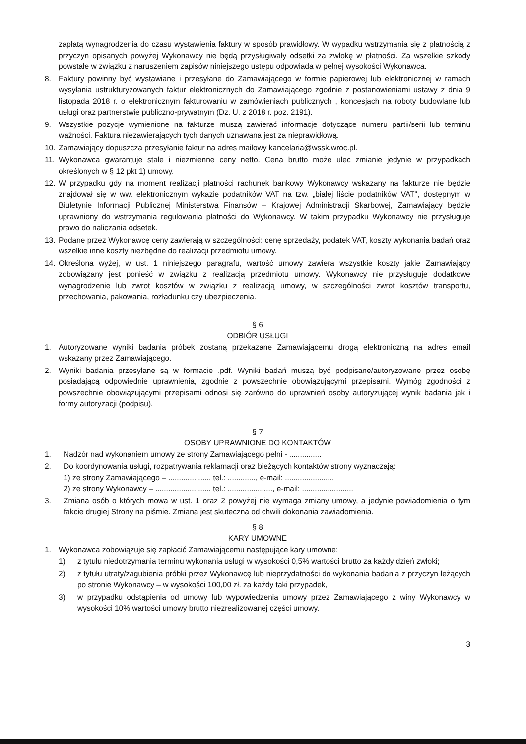zapłatą wynagrodzenia do czasu wystawienia faktury w sposób prawidłowy. W wypadku wstrzymania się z płatnością z przyczyn opisanych powyżej Wykonawcy nie będą przysługiwały odsetki za zwłokę w płatności. Za wszelkie szkody powstałe w związku z naruszeniem zapisów niniejszego ustępu odpowiada w pełnej wysokości Wykonawca.
8. Faktury powinny być wystawiane i przesyłane do Zamawiającego w formie papierowej lub elektronicznej w ramach wysyłania ustrukturyzowanych faktur elektronicznych do Zamawiającego zgodnie z postanowieniami ustawy z dnia 9 listopada 2018 r. o elektronicznym fakturowaniu w zamówieniach publicznych , koncesjach na roboty budowlane lub usługi oraz partnerstwie publiczno-prywatnym (Dz. U. z 2018 r. poz. 2191).
9. Wszystkie pozycje wymienione na fakturze muszą zawierać informacje dotyczące numeru partii/serii lub terminu ważności. Faktura niezawierających tych danych uznawana jest za nieprawidłową.
10. Zamawiający dopuszcza przesyłanie faktur na adres mailowy kancelaria@wssk.wroc.pl.
11. Wykonawca gwarantuje stałe i niezmienne ceny netto. Cena brutto może ulec zmianie jedynie w przypadkach określonych w § 12 pkt 1) umowy.
12. W przypadku gdy na moment realizacji płatności rachunek bankowy Wykonawcy wskazany na fakturze nie będzie znajdował się w ww. elektronicznym wykazie podatników VAT na tzw. „białej liście podatników VAT", dostępnym w Biuletynie Informacji Publicznej Ministerstwa Finansów – Krajowej Administracji Skarbowej, Zamawiający będzie uprawniony do wstrzymania regulowania płatności do Wykonawcy. W takim przypadku Wykonawcy nie przysługuje prawo do naliczania odsetek.
13. Podane przez Wykonawcę ceny zawierają w szczególności: cenę sprzedaży, podatek VAT, koszty wykonania badań oraz wszelkie inne koszty niezbędne do realizacji przedmiotu umowy.
14. Określona wyżej, w ust. 1 niniejszego paragrafu, wartość umowy zawiera wszystkie koszty jakie Zamawiający zobowiązany jest ponieść w związku z realizacją przedmiotu umowy. Wykonawcy nie przysługuje dodatkowe wynagrodzenie lub zwrot kosztów w związku z realizacją umowy, w szczególności zwrot kosztów transportu, przechowania, pakowania, rozładunku czy ubezpieczenia.
§ 6
ODBIÓR USŁUGI
1. Autoryzowane wyniki badania próbek zostaną przekazane Zamawiającemu drogą elektroniczną na adres email wskazany przez Zamawiającego.
2. Wyniki badania przesyłane są w formacie .pdf. Wyniki badań muszą być podpisane/autoryzowane przez osobę posiadającą odpowiednie uprawnienia, zgodnie z powszechnie obowiązującymi przepisami. Wymóg zgodności z powszechnie obowiązującymi przepisami odnosi się zarówno do uprawnień osoby autoryzującej wynik badania jak i formy autoryzacji (podpisu).
§ 7
OSOBY UPRAWNIONE DO KONTAKTÓW
1. Nadzór nad wykonaniem umowy ze strony Zamawiającego pełni - ...............
2. Do koordynowania usługi, rozpatrywania reklamacji oraz bieżących kontaktów strony wyznaczają:
1) ze strony Zamawiającego – .................... tel.: ............., e-mail: ......................,
2) ze strony Wykonawcy – .......................... tel.: ....................., e-mail: ........................
3. Zmiana osób o których mowa w ust. 1 oraz 2 powyżej nie wymaga zmiany umowy, a jedynie powiadomienia o tym fakcie drugiej Strony na piśmie. Zmiana jest skuteczna od chwili dokonania zawiadomienia.
§ 8
KARY UMOWNE
1. Wykonawca zobowiązuje się zapłacić Zamawiającemu następujące kary umowne:
1) z tytułu niedotrzymania terminu wykonania usługi w wysokości 0,5% wartości brutto za każdy dzień zwłoki;
2) z tytułu utraty/zagubienia próbki przez Wykonawcę lub nieprzydatności do wykonania badania z przyczyn leżących po stronie Wykonawcy – w wysokości 100,00 zł. za każdy taki przypadek,
3) w przypadku odstąpienia od umowy lub wypowiedzenia umowy przez Zamawiającego z winy Wykonawcy w wysokości 10% wartości umowy brutto niezrealizowanej części umowy.
3